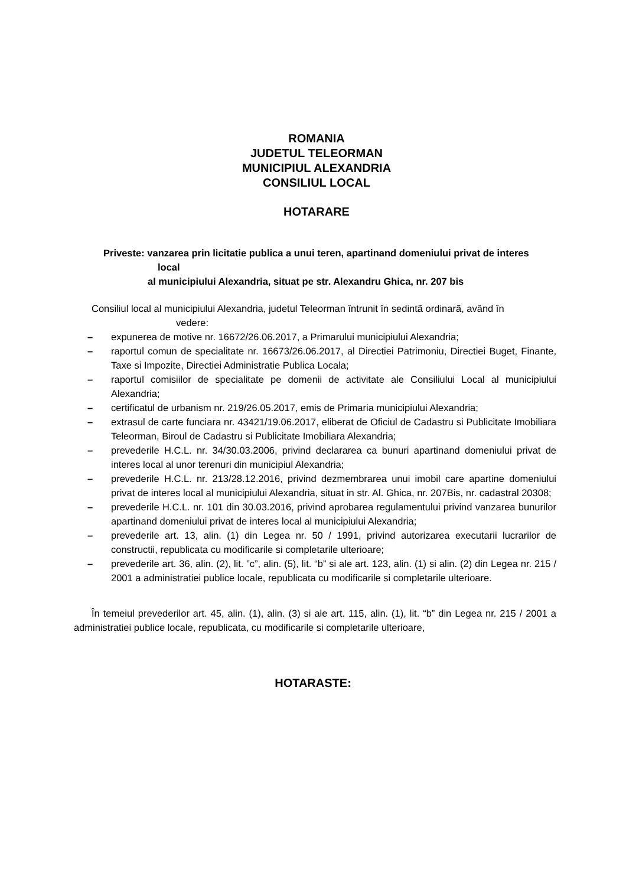ROMANIA
JUDETUL TELEORMAN
MUNICIPIUL ALEXANDRIA
CONSILIUL LOCAL
HOTARARE
Priveste: vanzarea prin licitatie publica a unui teren, apartinand domeniului privat de interes
local
al municipiului Alexandria, situat pe str. Alexandru Ghica, nr. 207 bis
Consiliul local al municipiului Alexandria, judetul Teleorman întrunit în sedintã ordinarã, având în
vedere:
– expunerea de motive nr. 16672/26.06.2017, a Primarului municipiului Alexandria;
– raportul comun de specialitate nr. 16673/26.06.2017, al Directiei Patrimoniu, Directiei Buget, Finante, Taxe si Impozite, Directiei Administratie Publica Locala;
– raportul comisiilor de specialitate pe domenii de activitate ale Consiliului Local al municipiului Alexandria;
– certificatul de urbanism nr. 219/26.05.2017, emis de Primaria municipiului Alexandria;
– extrasul de carte funciara nr. 43421/19.06.2017, eliberat de Oficiul de Cadastru si Publicitate Imobiliara Teleorman, Biroul de Cadastru si Publicitate Imobiliara Alexandria;
– prevederile H.C.L. nr. 34/30.03.2006, privind declararea ca bunuri apartinand domeniului privat de interes local al unor terenuri din municipiul Alexandria;
– prevederile H.C.L. nr. 213/28.12.2016, privind dezmembrarea unui imobil care apartine domeniului privat de interes local al municipiului Alexandria, situat in str. Al. Ghica, nr. 207Bis, nr. cadastral 20308;
– prevederile H.C.L. nr. 101 din 30.03.2016, privind aprobarea regulamentului privind vanzarea bunurilor apartinand domeniului privat de interes local al municipiului Alexandria;
– prevederile art. 13, alin. (1) din Legea nr. 50 / 1991, privind autorizarea executarii lucrarilor de constructii, republicata cu modificarile si completarile ulterioare;
– prevederile art. 36, alin. (2), lit. ”c”, alin. (5), lit. “b” si ale art. 123, alin. (1) si alin. (2) din Legea nr. 215 / 2001 a administratiei publice locale, republicata cu modificarile si completarile ulterioare.
În temeiul prevederilor art. 45, alin. (1), alin. (3) si ale art. 115, alin. (1), lit. “b” din Legea nr. 215 / 2001 a administratiei publice locale, republicata, cu modificarile si completarile ulterioare,
HOTARASTE: